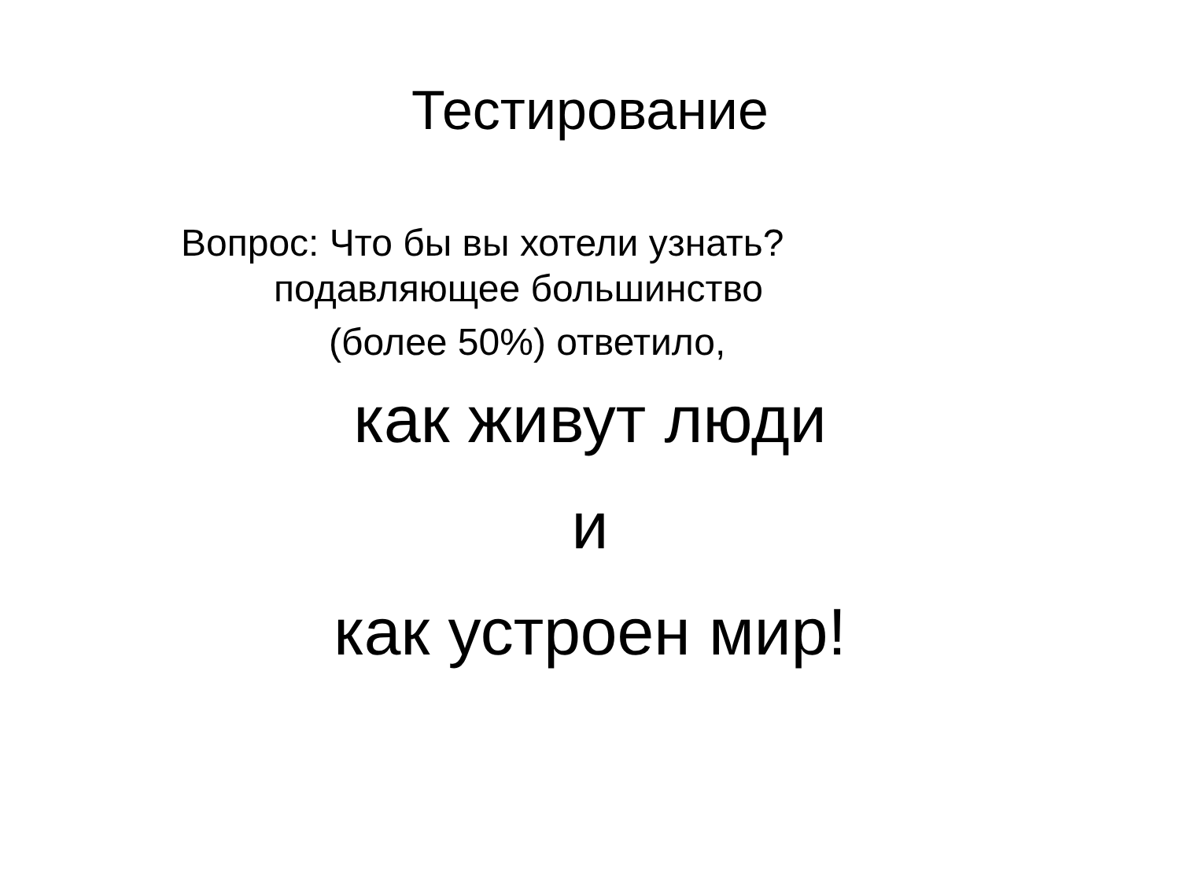Тестирование
Вопрос: Что бы вы хотели узнать?
подавляющее большинство
(более 50%) ответило,
как живут люди
и
как устроен мир!